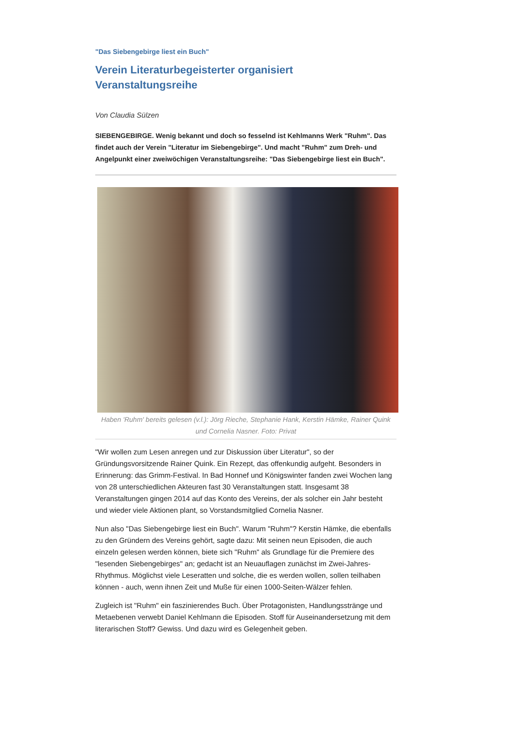"Das Siebengebirge liest ein Buch"
Verein Literaturbegeisterter organisiert Veranstaltungsreihe
Von Claudia Sülzen
SIEBENGEBIRGE. Wenig bekannt und doch so fesselnd ist Kehlmanns Werk "Ruhm". Das findet auch der Verein "Literatur im Siebengebirge". Und macht "Ruhm" zum Dreh- und Angelpunkt einer zweiwöchigen Veranstaltungsreihe: "Das Siebengebirge liest ein Buch".
Haben 'Ruhm' bereits gelesen (v.l.): Jörg Rieche, Stephanie Hank, Kerstin Hämke, Rainer Quink und Cornelia Nasner. Foto: Privat
"Wir wollen zum Lesen anregen und zur Diskussion über Literatur", so der Gründungsvorsitzende Rainer Quink. Ein Rezept, das offenkundig aufgeht. Besonders in Erinnerung: das Grimm-Festival. In Bad Honnef und Königswinter fanden zwei Wochen lang von 28 unterschiedlichen Akteuren fast 30 Veranstaltungen statt. Insgesamt 38 Veranstaltungen gingen 2014 auf das Konto des Vereins, der als solcher ein Jahr besteht und wieder viele Aktionen plant, so Vorstandsmitglied Cornelia Nasner.
Nun also "Das Siebengebirge liest ein Buch". Warum "Ruhm"? Kerstin Hämke, die ebenfalls zu den Gründern des Vereins gehört, sagte dazu: Mit seinen neun Episoden, die auch einzeln gelesen werden können, biete sich "Ruhm" als Grundlage für die Premiere des "lesenden Siebengebirges" an; gedacht ist an Neuauflagen zunächst im Zwei-Jahres-Rhythmus. Möglichst viele Leseratten und solche, die es werden wollen, sollen teilhaben können - auch, wenn ihnen Zeit und Muße für einen 1000-Seiten-Wälzer fehlen.
Zugleich ist "Ruhm" ein faszinierendes Buch. Über Protagonisten, Handlungsstränge und Metaebenen verwebt Daniel Kehlmann die Episoden. Stoff für Auseinandersetzung mit dem literarischen Stoff? Gewiss. Und dazu wird es Gelegenheit geben.